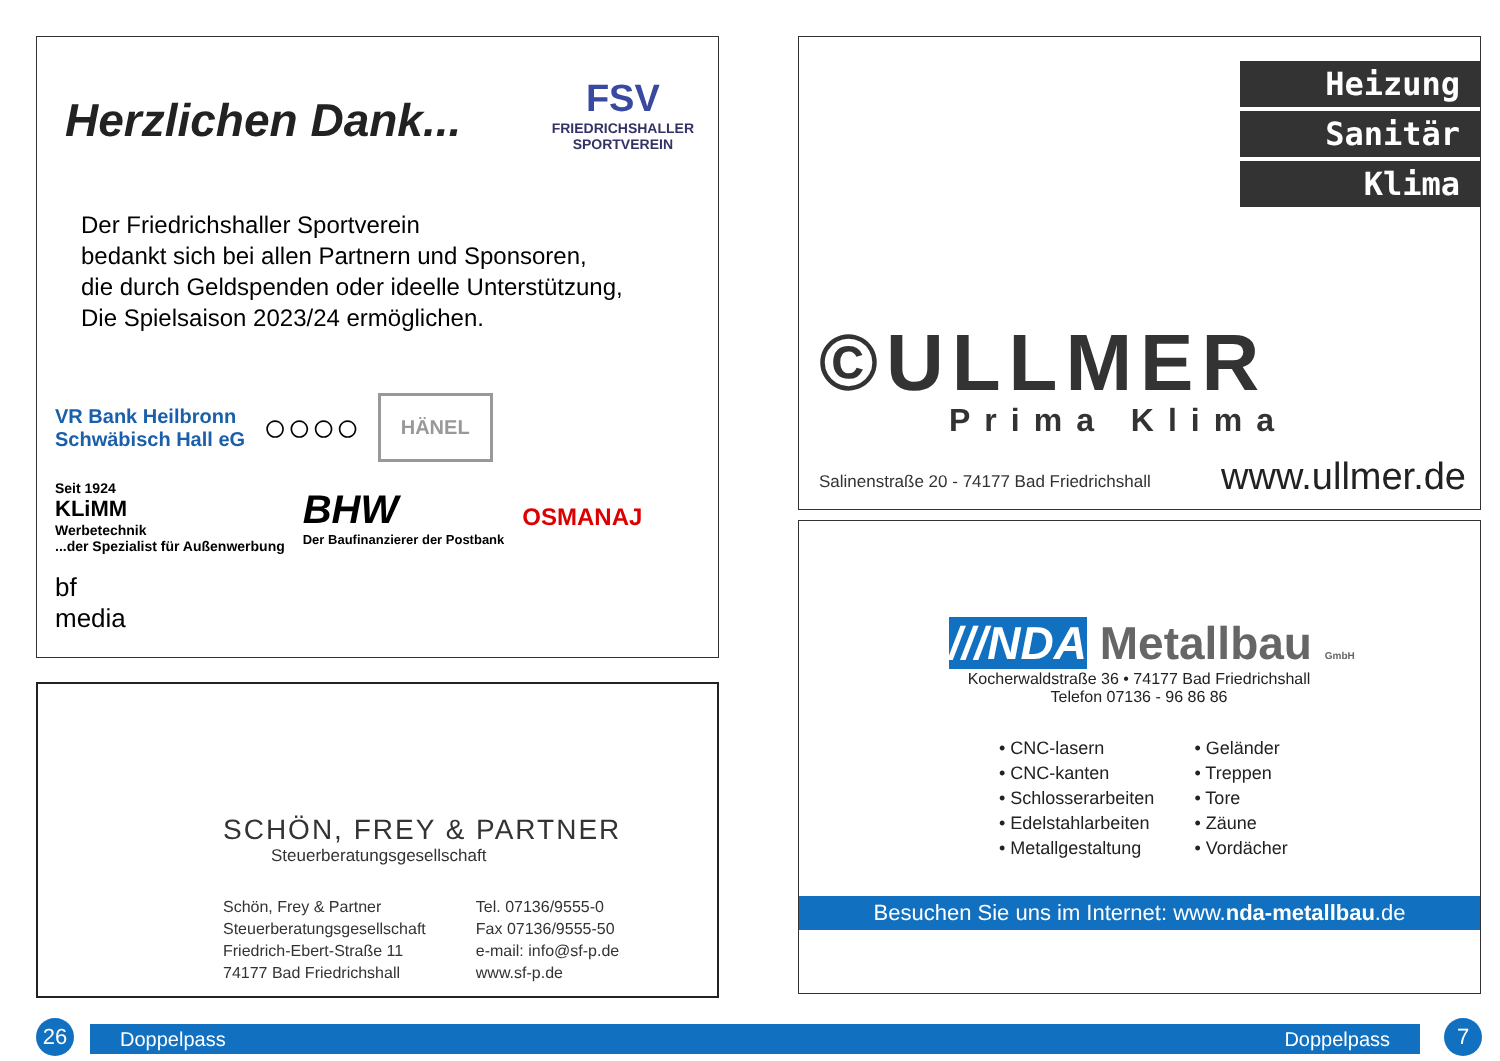Herzlichen Dank...
FSV
FRIEDRICHSHALLER
SPORTVEREIN
Der Friedrichshaller Sportverein
bedankt sich bei allen Partnern und Sponsoren,
die durch Geldspenden oder ideelle Unterstützung,
Die Spielsaison 2023/24 ermöglichen.
VR Bank Heilbronn
Schwäbisch Hall eG ○○○○ HÄNEL Seit 1924
KLiMM
Werbetechnik
...der Spezialist für Außenwerbung BHW
Der Baufinanzierer der Postbank OSMANAJ bf
media
SCHÖN, FREY & PARTNER
Steuerberatungsgesellschaft
Schön, Frey & Partner
Steuerberatungsgesellschaft
Friedrich-Ebert-Straße 11
74177 Bad Friedrichshall
Tel. 07136/9555-0
Fax 07136/9555-50
e-mail: info@sf-p.de
www.sf-p.de
Heizung
Sanitär
Klima
©ULLMER
Prima Klima
Salinenstraße 20 - 74177 Bad Friedrichshall
www.ullmer.de
///NDA Metallbau GmbH
Kocherwaldstraße 36 • 74177 Bad Friedrichshall
Telefon 07136 - 96 86 86
• CNC-lasern
• CNC-kanten
• Schlosserarbeiten
• Edelstahlarbeiten
• Metallgestaltung
• Geländer
• Treppen
• Tore
• Zäune
• Vordächer
Besuchen Sie uns im Internet: www.nda-metallbau.de
26 Doppelpass Doppelpass 7